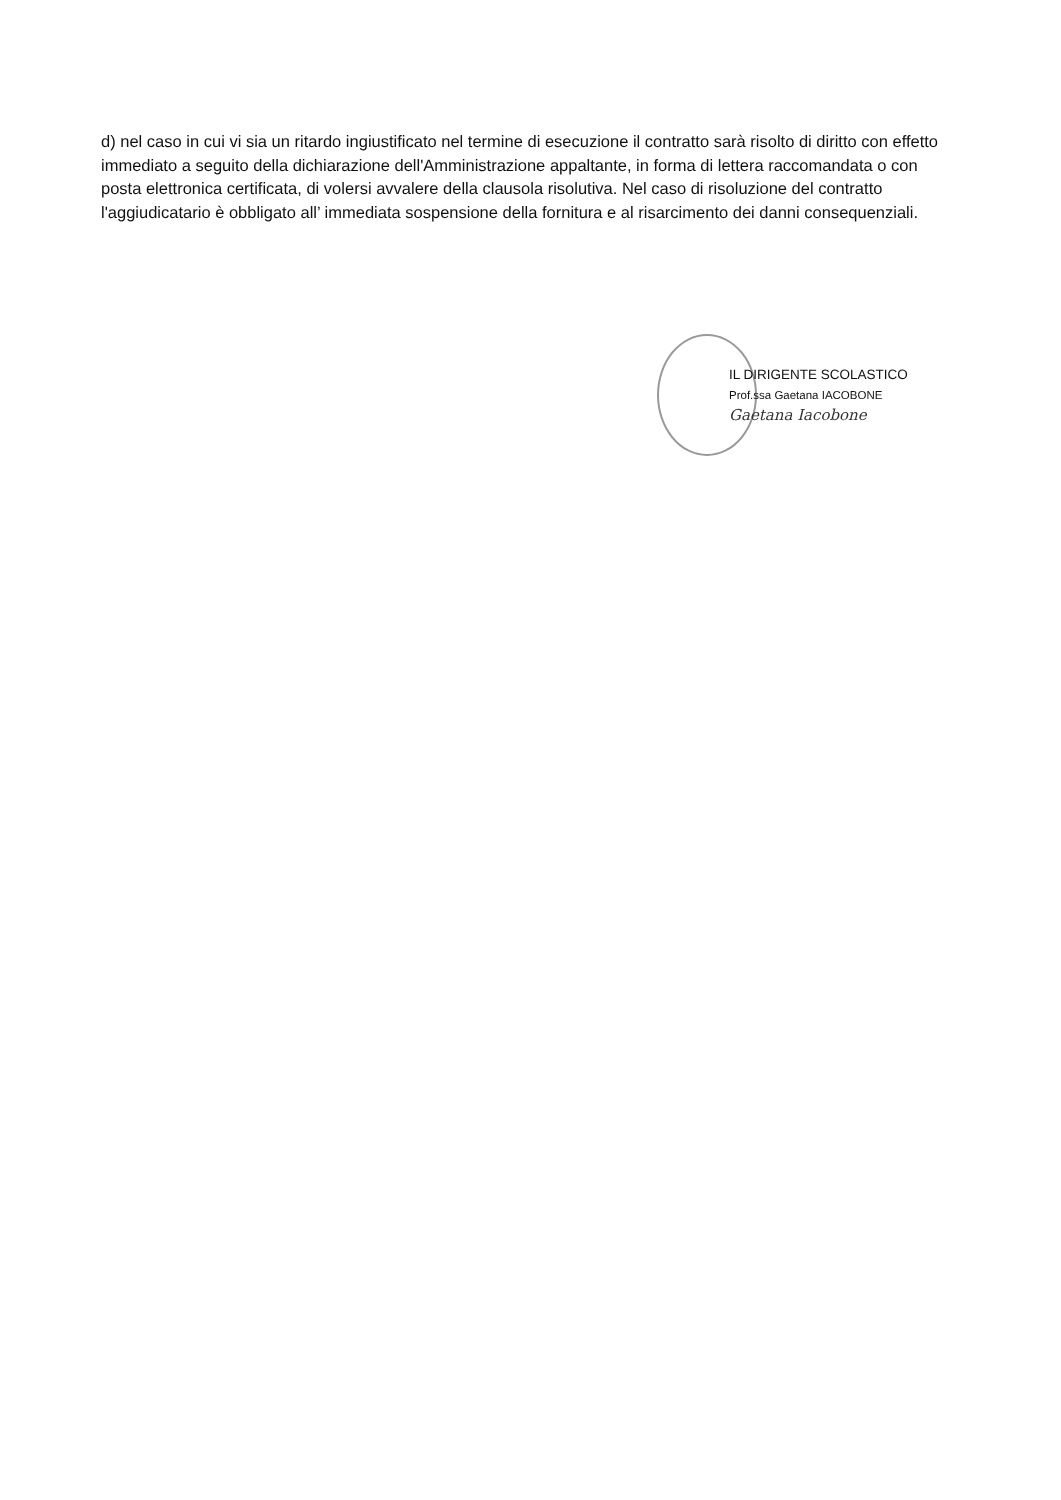d) nel caso in cui vi sia un ritardo ingiustificato nel termine di esecuzione il contratto sarà risolto di diritto con effetto immediato a seguito della dichiarazione dell'Amministrazione appaltante, in forma di lettera raccomandata o con posta elettronica certificata, di volersi avvalere della clausola risolutiva. Nel caso di risoluzione del contratto l'aggiudicatario è obbligato all’ immediata sospensione della fornitura e al risarcimento dei danni consequenziali.
IL DIRIGENTE SCOLASTICO
Prof.ssa Gaetana IACOBONE
Gaetana Iacobone